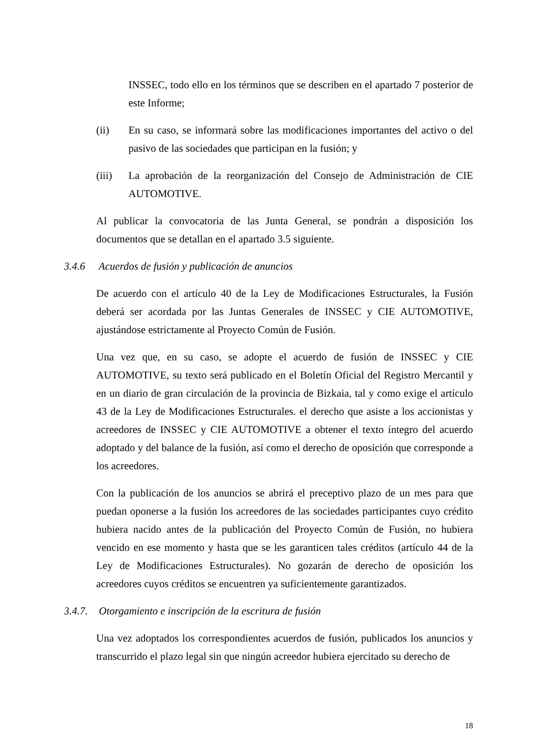INSSEC, todo ello en los términos que se describen en el apartado 7 posterior de este Informe;
(ii) En su caso, se informará sobre las modificaciones importantes del activo o del pasivo de las sociedades que participan en la fusión; y
(iii) La aprobación de la reorganización del Consejo de Administración de CIE AUTOMOTIVE.
Al publicar la convocatoria de las Junta General, se pondrán a disposición los documentos que se detallan en el apartado 3.5 siguiente.
3.4.6 Acuerdos de fusión y publicación de anuncios
De acuerdo con el artículo 40 de la Ley de Modificaciones Estructurales, la Fusión deberá ser acordada por las Juntas Generales de INSSEC y CIE AUTOMOTIVE, ajustándose estrictamente al Proyecto Común de Fusión.
Una vez que, en su caso, se adopte el acuerdo de fusión de INSSEC y CIE AUTOMOTIVE, su texto será publicado en el Boletín Oficial del Registro Mercantil y en un diario de gran circulación de la provincia de Bizkaia, tal y como exige el artículo 43 de la Ley de Modificaciones Estructurales. el derecho que asiste a los accionistas y acreedores de INSSEC y CIE AUTOMOTIVE a obtener el texto íntegro del acuerdo adoptado y del balance de la fusión, así como el derecho de oposición que corresponde a los acreedores.
Con la publicación de los anuncios se abrirá el preceptivo plazo de un mes para que puedan oponerse a la fusión los acreedores de las sociedades participantes cuyo crédito hubiera nacido antes de la publicación del Proyecto Común de Fusión, no hubiera vencido en ese momento y hasta que se les garanticen tales créditos (artículo 44 de la Ley de Modificaciones Estructurales). No gozarán de derecho de oposición los acreedores cuyos créditos se encuentren ya suficientemente garantizados.
3.4.7. Otorgamiento e inscripción de la escritura de fusión
Una vez adoptados los correspondientes acuerdos de fusión, publicados los anuncios y transcurrido el plazo legal sin que ningún acreedor hubiera ejercitado su derecho de
18